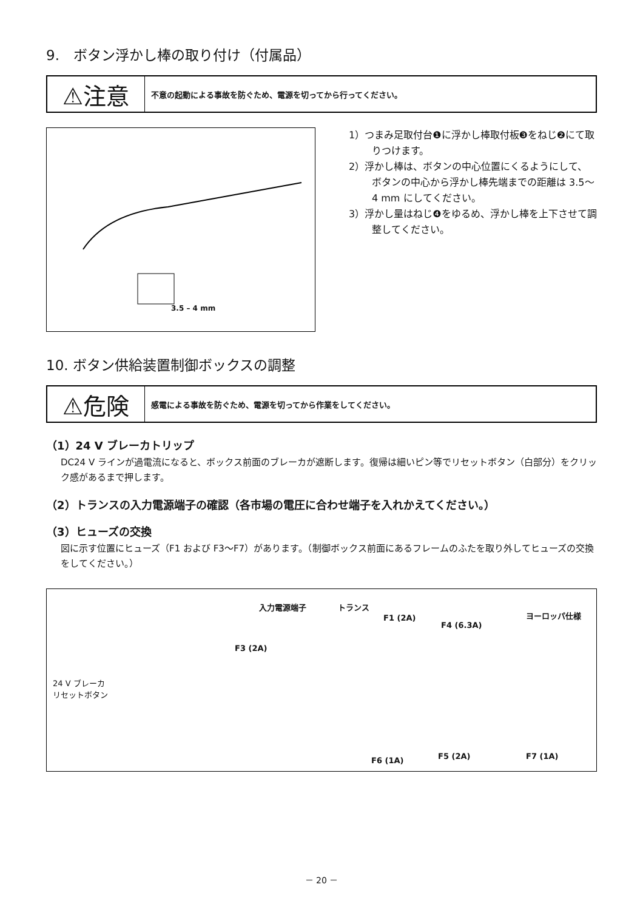9.　ボタン浮かし棒の取り付け（付属品）
⚠注意
不意の起動による事故を防ぐため、電源を切ってから行ってください。
3.5 – 4 mm
1）つまみ足取付台❶に浮かし棒取付板❸をねじ❷にて取りつけます。
2）浮かし棒は、ボタンの中心位置にくるようにして、ボタンの中心から浮かし棒先端までの距離は 3.5～4 mm にしてください。
3）浮かし量はねじ❹をゆるめ、浮かし棒を上下させて調整してください。
10. ボタン供給装置制御ボックスの調整
⚠危険
感電による事故を防ぐため、電源を切ってから作業をしてください。
（1）24 V ブレーカトリップ
DC24 V ラインが過電流になると、ボックス前面のブレーカが遮断します。復帰は細いピン等でリセットボタン（白部分）をクリック感があるまで押します。
（2）トランスの入力電源端子の確認（各市場の電圧に合わせ端子を入れかえてください。）
（3）ヒューズの交換
図に示す位置にヒューズ（F1 および F3～F7）があります。（制御ボックス前面にあるフレームのふたを取り外してヒューズの交換をしてください。）
入力電源端子 トランス
F1 (2A)
F4 (6.3A)
ヨーロッパ仕様
F3 (2A)
24 V ブレーカ
リセットボタン
F6 (1A) F5 (2A) F7 (1A)
－ 20 －